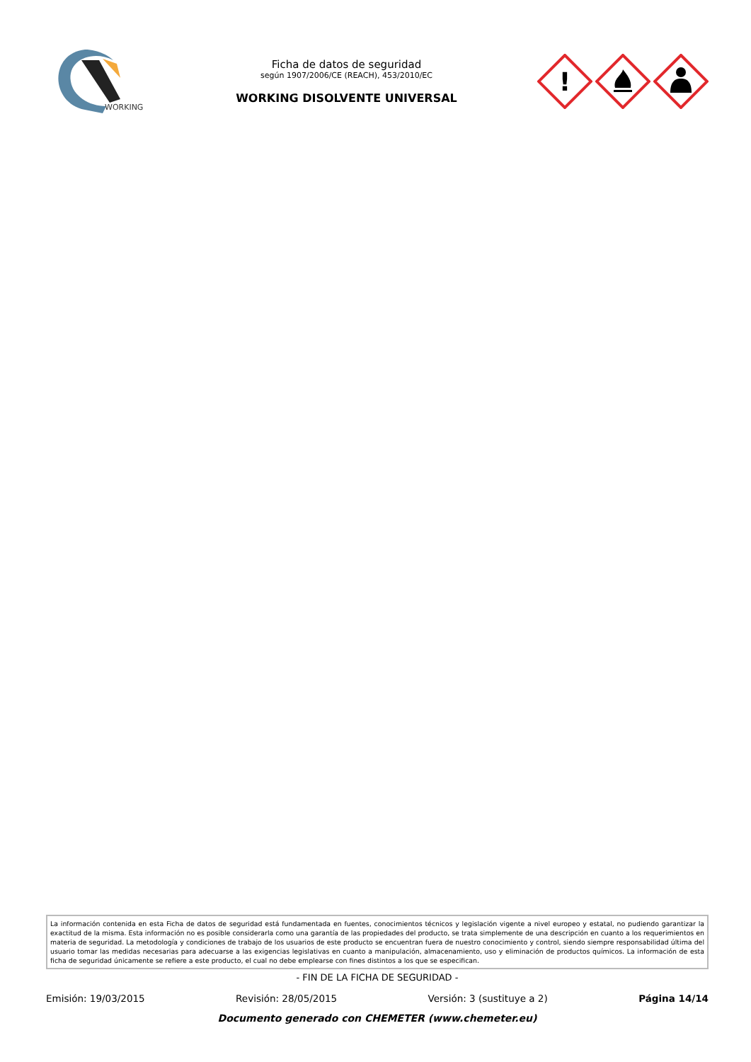WORKING
Ficha de datos de seguridad
según 1907/2006/CE (REACH), 453/2010/EC
WORKING DISOLVENTE UNIVERSAL
!
La información contenida en esta Ficha de datos de seguridad está fundamentada en fuentes, conocimientos técnicos y legislación vigente a nivel europeo y estatal, no pudiendo garantizar la exactitud de la misma. Esta información no es posible considerarla como una garantía de las propiedades del producto, se trata simplemente de una descripción en cuanto a los requerimientos en materia de seguridad. La metodología y condiciones de trabajo de los usuarios de este producto se encuentran fuera de nuestro conocimiento y control, siendo siempre responsabilidad última del usuario tomar las medidas necesarias para adecuarse a las exigencias legislativas en cuanto a manipulación, almacenamiento, uso y eliminación de productos químicos. La información de esta ficha de seguridad únicamente se refiere a este producto, el cual no debe emplearse con fines distintos a los que se especifican.
- FIN DE LA FICHA DE SEGURIDAD -
Emisión: 19/03/2015 Revisión: 28/05/2015 Versión: 3 (sustituye a 2) Página 14/14
Documento generado con CHEMETER (www.chemeter.eu)